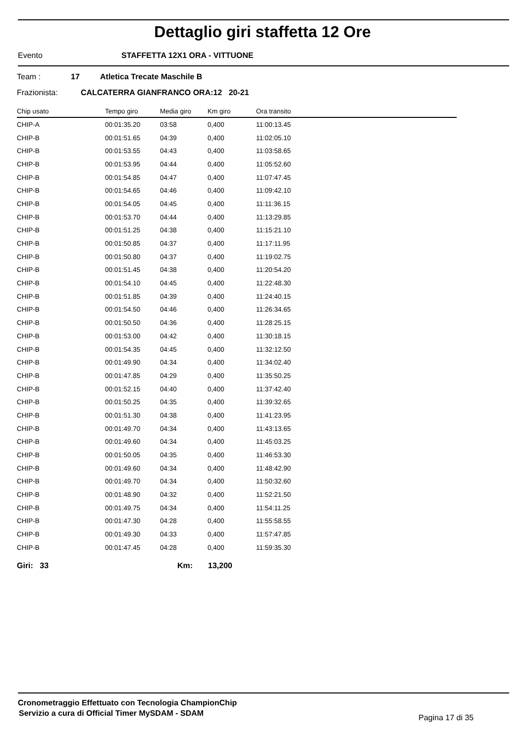Dettaglio giri staffetta 12 Ore
Evento STAFFETTA 12X1 ORA - VITTUONE
Team : 17 Atletica Trecate Maschile B
Frazionista:
CALCATERRA GIANFRANCO ORA:12 20-21
| Chip usato | Tempo giro | Media giro | Km giro | Ora transito |
| --- | --- | --- | --- | --- |
| CHIP-A | 00:01:35.20 | 03:58 | 0,400 | 11:00:13.45 |
| CHIP-B | 00:01:51.65 | 04:39 | 0,400 | 11:02:05.10 |
| CHIP-B | 00:01:53.55 | 04:43 | 0,400 | 11:03:58.65 |
| CHIP-B | 00:01:53.95 | 04:44 | 0,400 | 11:05:52.60 |
| CHIP-B | 00:01:54.85 | 04:47 | 0,400 | 11:07:47.45 |
| CHIP-B | 00:01:54.65 | 04:46 | 0,400 | 11:09:42.10 |
| CHIP-B | 00:01:54.05 | 04:45 | 0,400 | 11:11:36.15 |
| CHIP-B | 00:01:53.70 | 04:44 | 0,400 | 11:13:29.85 |
| CHIP-B | 00:01:51.25 | 04:38 | 0,400 | 11:15:21.10 |
| CHIP-B | 00:01:50.85 | 04:37 | 0,400 | 11:17:11.95 |
| CHIP-B | 00:01:50.80 | 04:37 | 0,400 | 11:19:02.75 |
| CHIP-B | 00:01:51.45 | 04:38 | 0,400 | 11:20:54.20 |
| CHIP-B | 00:01:54.10 | 04:45 | 0,400 | 11:22:48.30 |
| CHIP-B | 00:01:51.85 | 04:39 | 0,400 | 11:24:40.15 |
| CHIP-B | 00:01:54.50 | 04:46 | 0,400 | 11:26:34.65 |
| CHIP-B | 00:01:50.50 | 04:36 | 0,400 | 11:28:25.15 |
| CHIP-B | 00:01:53.00 | 04:42 | 0,400 | 11:30:18.15 |
| CHIP-B | 00:01:54.35 | 04:45 | 0,400 | 11:32:12.50 |
| CHIP-B | 00:01:49.90 | 04:34 | 0,400 | 11:34:02.40 |
| CHIP-B | 00:01:47.85 | 04:29 | 0,400 | 11:35:50.25 |
| CHIP-B | 00:01:52.15 | 04:40 | 0,400 | 11:37:42.40 |
| CHIP-B | 00:01:50.25 | 04:35 | 0,400 | 11:39:32.65 |
| CHIP-B | 00:01:51.30 | 04:38 | 0,400 | 11:41:23.95 |
| CHIP-B | 00:01:49.70 | 04:34 | 0,400 | 11:43:13.65 |
| CHIP-B | 00:01:49.60 | 04:34 | 0,400 | 11:45:03.25 |
| CHIP-B | 00:01:50.05 | 04:35 | 0,400 | 11:46:53.30 |
| CHIP-B | 00:01:49.60 | 04:34 | 0,400 | 11:48:42.90 |
| CHIP-B | 00:01:49.70 | 04:34 | 0,400 | 11:50:32.60 |
| CHIP-B | 00:01:48.90 | 04:32 | 0,400 | 11:52:21.50 |
| CHIP-B | 00:01:49.75 | 04:34 | 0,400 | 11:54:11.25 |
| CHIP-B | 00:01:47.30 | 04:28 | 0,400 | 11:55:58.55 |
| CHIP-B | 00:01:49.30 | 04:33 | 0,400 | 11:57:47.85 |
| CHIP-B | 00:01:47.45 | 04:28 | 0,400 | 11:59:35.30 |
Giri: 33 Km: 13,200
Cronometraggio Effettuato con Tecnologia ChampionChip
Servizio a cura di Official Timer MySDAM - SDAM
Pagina 17 di 35